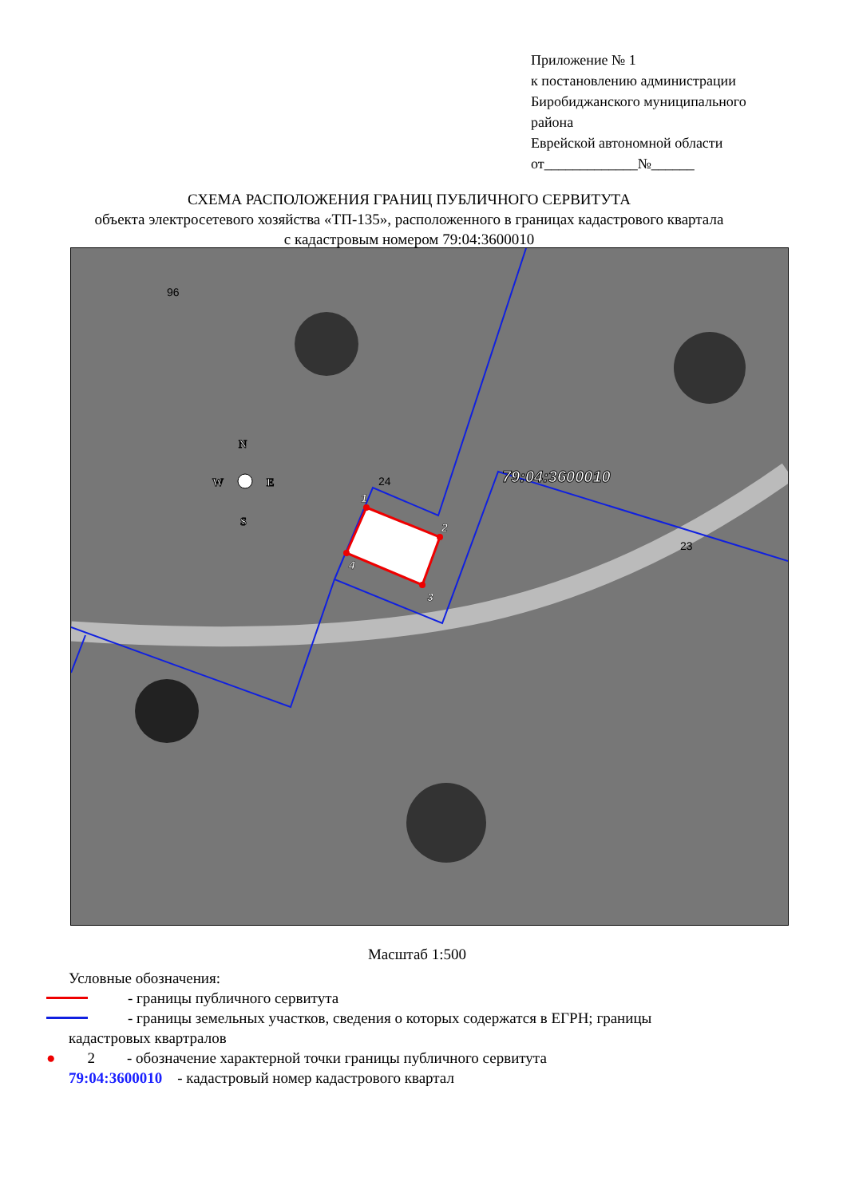Приложение № 1
к постановлению администрации
Биробиджанского муниципального
района
Еврейской автономной области
от_____________№______
СХЕМА РАСПОЛОЖЕНИЯ ГРАНИЦ ПУБЛИЧНОГО СЕРВИТУТА
объекта электросетевого хозяйства «ТП-135», расположенного в границах кадастрового квартала
с кадастровым номером 79:04:3600010
1
2
3
4
79:04:3600010
96
24
23
N
W
E
S
Масштаб 1:500
Условные обозначения:
- границы публичного сервитута
- границы земельных участков, сведения о которых содержатся в ЕГРН; границы
кадастровых квартралов
● 2 - обозначение характерной точки границы публичного сервитута
79:04:3600010 - кадастровый номер кадастрового квартал